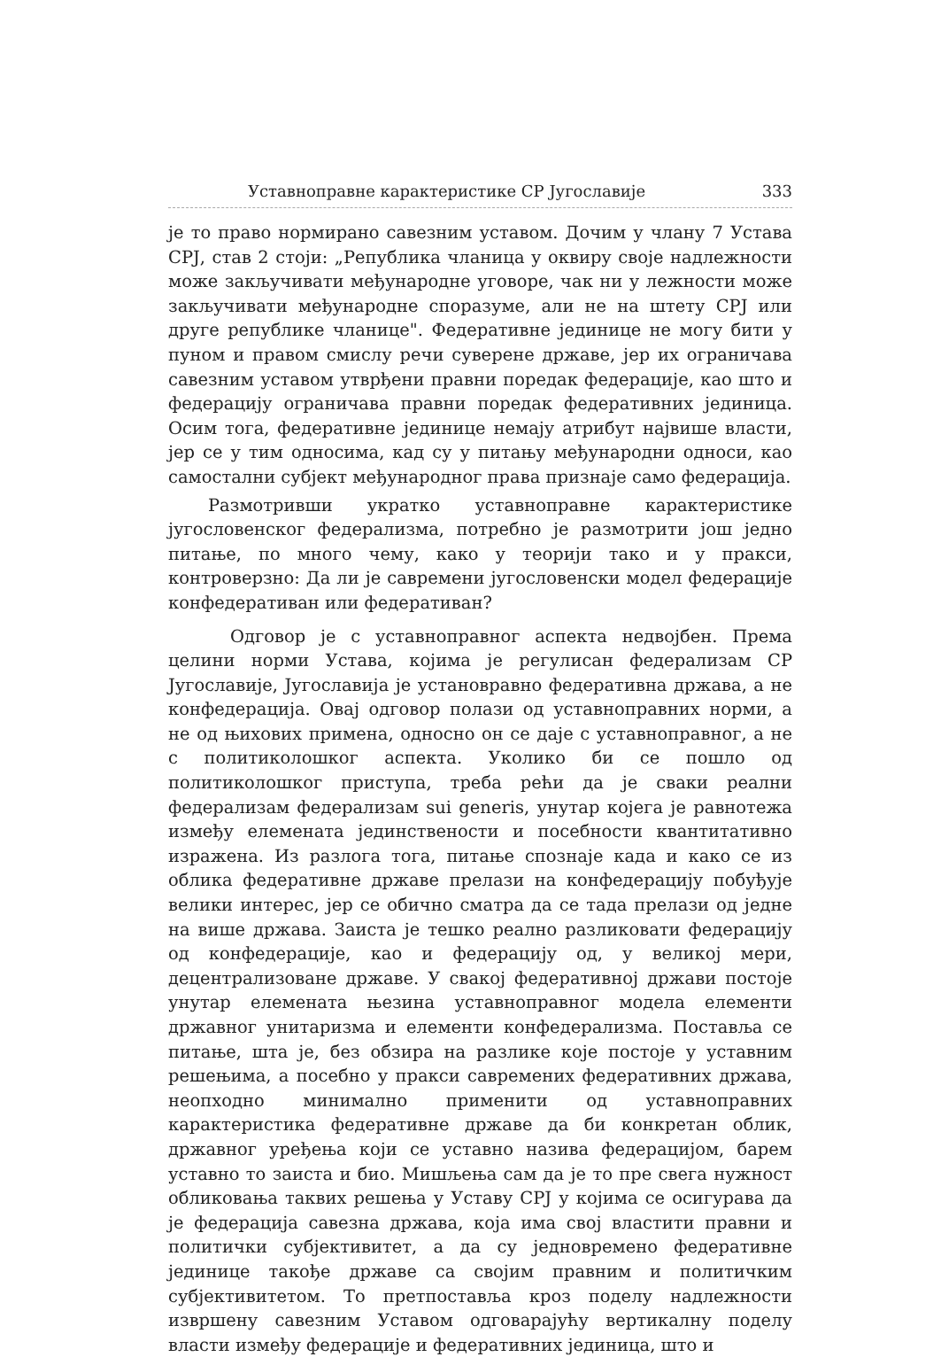Уставноправне карактеристике СР Југославије 333
је то право нормирано савезним уставом. Дочим у члану 7 Устава СРЈ, став 2 стоји: „Република чланица у оквиру своје надлежности може закључивати међународне уговоре, чак ни у лежности може закључивати међународне споразуме, али не на штету СРЈ или друге републике чланице". Федеративне јединице не могу бити у пуном и правом смислу речи суверене државе, јер их ограничава савезним уставом утврђени правни поредак федерације, као што и федерацију ограничава правни поредак федеративних јединица. Осим тога, федеративне јединице немају атрибут највише власти, јер се у тим односима, кад су у питању међународни односи, као самостални субјект међународног права признаје само федерација.
Размотривши укратко уставноправне карактеристике југословенског федерализма, потребно је размотрити још једно питање, по много чему, како у теорији тако и у пракси, контроверзно: Да ли је савремени југословенски модел федерације конфедеративан или федеративан?
Одговор је с уставноправног аспекта недвојбен. Према целини норми Устава, којима је регулисан федерализам СР Југославије, Југославија је установравно федеративна држава, а не конфедерација. Овај одговор полази од уставноправних норми, а не од њихових примена, односно он се даје с уставноправног, а не с политиколошког аспекта. Уколико би се пошло од политиколошког приступа, треба рећи да је сваки реални федерализам федерализам sui generis, унутар којега је равнотежа између елемената јединствености и посебности квантитативно изражена. Из разлога тога, питање спознаје када и како се из облика федеративне државе прелази на конфедерацију побуђује велики интерес, јер се обично сматра да се тада прелази од једне на више држава. Заиста је тешко реално разликовати федерацију од конфедерације, као и федерацију од, у великој мери, децентрализоване државе. У свакој федеративној држави постоје унутар елемената њезина уставноправног модела елементи државног унитаризма и елементи конфедерализма. Поставља се питање, шта је, без обзира на разлике које постоје у уставним решењима, а посебно у пракси савремених федеративних држава, неопходно минимално применити од уставноправних карактеристика федеративне државе да би конкретан облик, државног уређења који се уставно назива федерацијом, барем уставно то заиста и био. Мишљења сам да је то пре свега нужност обликовања таквих решења у Уставу СРЈ у којима се осигурава да је федерација савезна држава, која има свој властити правни и политички субјективитет, а да су једновремено федеративне јединице такође државе са својим правним и политичким субјективитетом. То претпоставља кроз поделу надлежности извршену савезним Уставом одговарајућу вертикалну поделу власти између федерације и федеративних јединица, што и